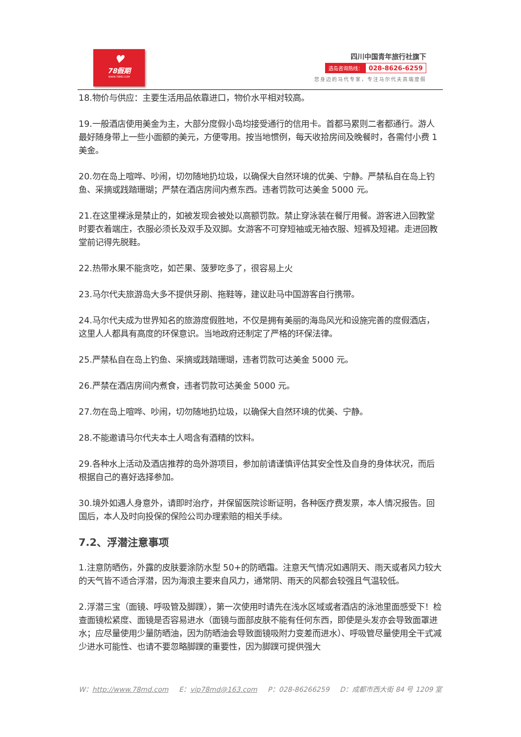♥
78假期
WWW.78MD.COM
四川中国青年旅行社旗下
选岛咨询热线： 028-8626-6259
您身边的马代专家，专注马尔代夫高端度假
18.物价与供应：主要生活用品依靠进口，物价水平相对较高。
19.一般酒店使用美金为主，大部分度假小岛均接受通行的信用卡。首都马累则二者都通行。游人最好随身带上一些小面额的美元，方便零用。按当地惯例，每天收拾房间及晚餐时，各需付小费 1 美金。
20.勿在岛上喧哗、吵闹，切勿随地扔垃圾，以确保大自然环境的优美、宁静。严禁私自在岛上钓鱼、采摘或践踏珊瑚；严禁在酒店房间内煮东西。违者罚款可达美金 5000 元。
21.在这里裸泳是禁止的，如被发现会被处以高额罚款。禁止穿泳装在餐厅用餐。游客进入回教堂时要衣着端庄，衣服必须长及双手及双脚。女游客不可穿短袖或无袖衣服、短裤及短裙。走进回教堂前记得先脱鞋。
22.热带水果不能贪吃，如芒果、菠萝吃多了，很容易上火
23.马尔代夫旅游岛大多不提供牙刷、拖鞋等，建议赴马中国游客自行携带。
24.马尔代夫成为世界知名的旅游度假胜地，不仅是拥有美丽的海岛风光和设施完善的度假酒店，这里人人都具有高度的环保意识。当地政府还制定了严格的环保法律。
25.严禁私自在岛上钓鱼、采摘或践踏珊瑚，违者罚款可达美金 5000 元。
26.严禁在酒店房间内煮食，违者罚款可达美金 5000 元。
27.勿在岛上喧哗、吵闹，切勿随地扔垃圾，以确保大自然环境的优美、宁静。
28.不能邀请马尔代夫本土人喝含有酒精的饮料。
29.各种水上活动及酒店推荐的岛外游项目，参加前请谨慎评估其安全性及自身的身体状况，而后根据自己的喜好选择参加。
30.境外如遇人身意外，请即时治疗，并保留医院诊断证明，各种医疗费发票，本人情况报告。回国后，本人及时向投保的保险公司办理索赔的相关手续。
7.2、浮潜注意事项
1.注意防晒伤，外露的皮肤要涂防水型 50+的防晒霜。注意天气情况如遇阴天、雨天或者风力较大的天气皆不适合浮潜，因为海浪主要来自风力，通常阴、雨天的风都会较强且气温较低。
2.浮潜三宝（面镜、呼吸管及脚蹼），第一次使用时请先在浅水区域或者酒店的泳池里面感受下！检查面镜松紧度、面镜是否容易进水（面镜与面部皮肤不能有任何东西，即使是头发亦会导致面罩进水；应尽量使用少量防晒油，因为防晒油会导致面镜吸附力变差而进水）、呼吸管尽量使用全干式减少进水可能性、也请不要忽略脚蹼的重要性，因为脚蹼可提供强大
W：http://www.78md.com E：vip78md@163.com P：028-86266259 D：成都市西大街 84 号 1209 室